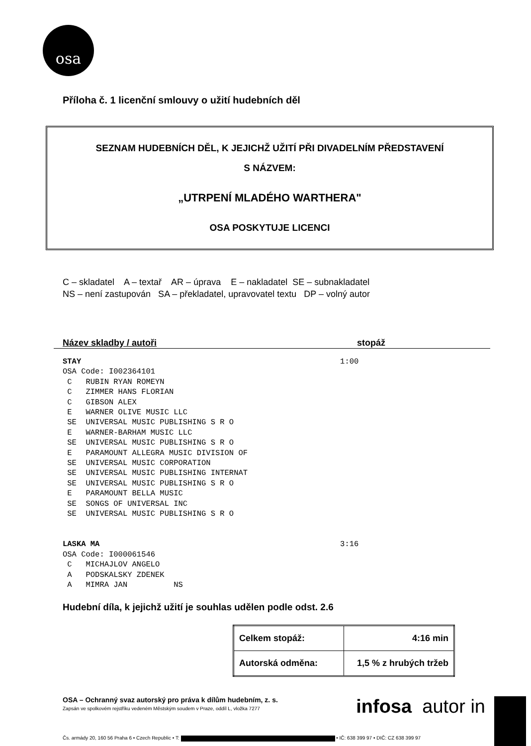osa
Příloha č. 1 licenční smlouvy o užití hudebních děl
SEZNAM HUDEBNÍCH DĚL, K JEJICHŽ UŽITÍ PŘI DIVADELNÍM PŘEDSTAVENÍ
S NÁZVEM:
„UTRPENÍ MLADÉHO WARTHERA"
OSA POSKYTUJE LICENCI
C – skladatel A – textař AR – úprava E – nakladatel SE – subnakladatel
NS – není zastupován SA – překladatel, upravovatel textu DP – volný autor
Název skladby / autoři stopáž
STAY                                                        1:00
OSA Code: I002364101
 C   RUBIN RYAN ROMEYN
 C   ZIMMER HANS FLORIAN
 C   GIBSON ALEX
 E   WARNER OLIVE MUSIC LLC
 SE  UNIVERSAL MUSIC PUBLISHING S R O
 E   WARNER-BARHAM MUSIC LLC
 SE  UNIVERSAL MUSIC PUBLISHING S R O
 E   PARAMOUNT ALLEGRA MUSIC DIVISION OF
 SE  UNIVERSAL MUSIC CORPORATION
 SE  UNIVERSAL MUSIC PUBLISHING INTERNAT
 SE  UNIVERSAL MUSIC PUBLISHING S R O
 E   PARAMOUNT BELLA MUSIC
 SE  SONGS OF UNIVERSAL INC
 SE  UNIVERSAL MUSIC PUBLISHING S R O


LASKA MA                                                    3:16
OSA Code: I000061546
 C   MICHAJLOV ANGELO
 A   PODSKALSKY ZDENEK
 A   MIMRA JAN          NS
Hudební díla, k jejichž užití je souhlas udělen podle odst. 2.6
| Celkem stopáž: | 4:16 min |
| Autorská odměna: | 1,5 % z hrubých tržeb |
OSA – Ochranný svaz autorský pro práva k dílům hudebním, z. s.
Zapsán ve spolkovém rejstříku vedeném Městským soudem v Praze, oddíl L, vložka 7277
infosa autor in
Čs. armády 20, 160 56 Praha 6 • Czech Republic • T: • IČ: 638 399 97 • DIČ: CZ 638 399 97